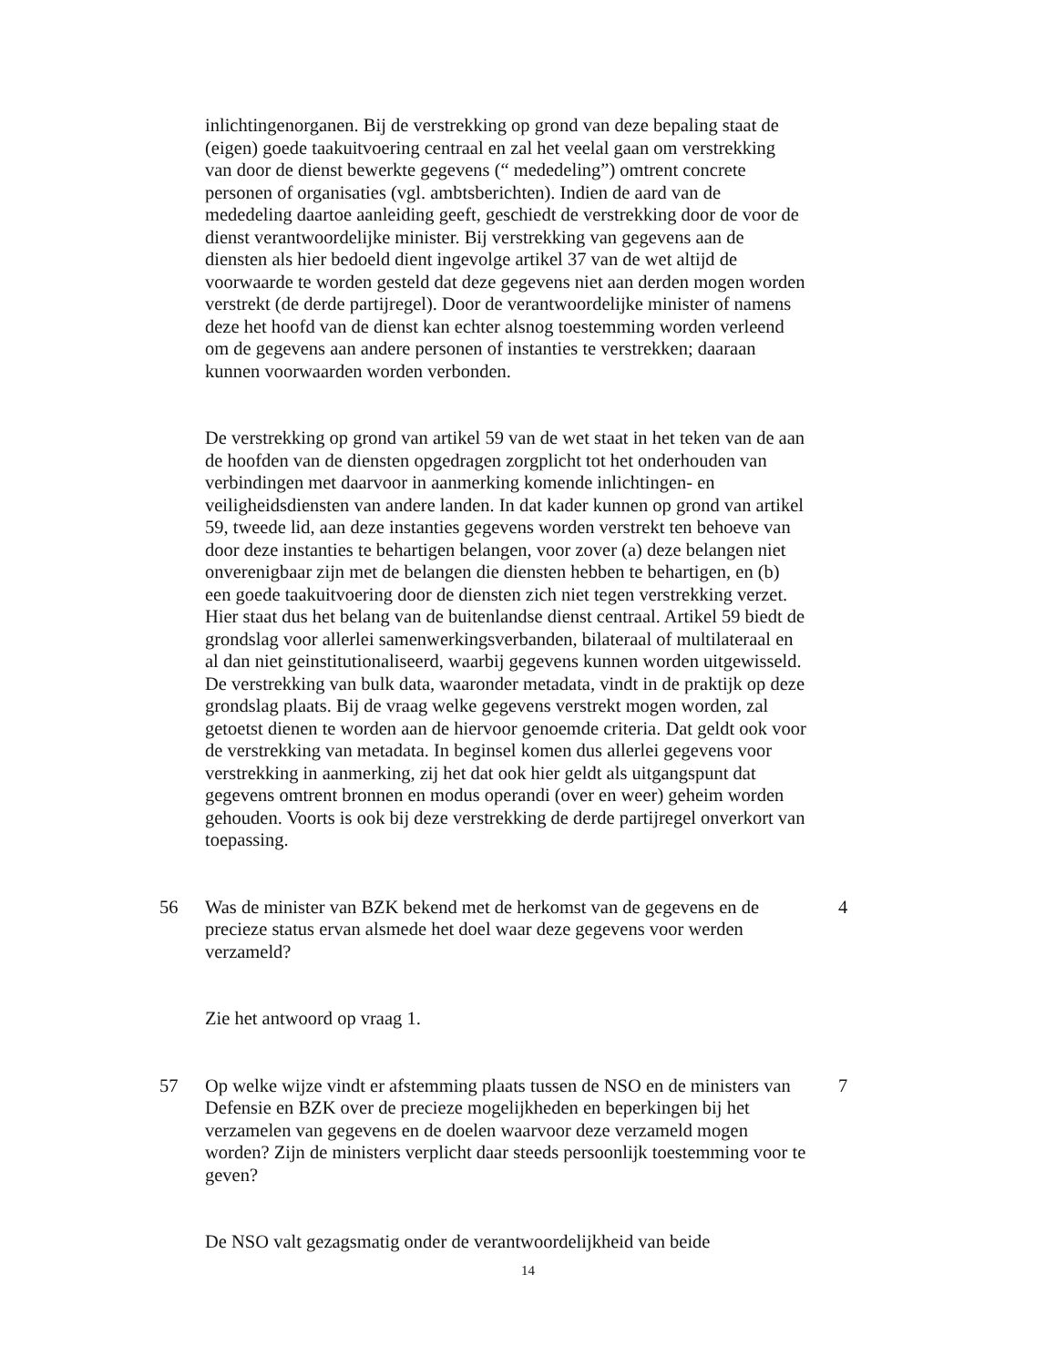inlichtingenorganen. Bij de verstrekking op grond van deze bepaling staat de (eigen) goede taakuitvoering centraal en zal het veelal gaan om verstrekking van door de dienst bewerkte gegevens (“ mededeling”) omtrent concrete personen of organisaties (vgl. ambtsberichten). Indien de aard van de mededeling daartoe aanleiding geeft, geschiedt de verstrekking door de voor de dienst verantwoordelijke minister. Bij verstrekking van gegevens aan de diensten als hier bedoeld dient ingevolge artikel 37 van de wet altijd de voorwaarde te worden gesteld dat deze gegevens niet aan derden mogen worden verstrekt (de derde partijregel). Door de verantwoordelijke minister of namens deze het hoofd van de dienst kan echter alsnog toestemming worden verleend om de gegevens aan andere personen of instanties te verstrekken; daaraan kunnen voorwaarden worden verbonden.
De verstrekking op grond van artikel 59 van de wet staat in het teken van de aan de hoofden van de diensten opgedragen zorgplicht tot het onderhouden van verbindingen met daarvoor in aanmerking komende inlichtingen- en veiligheidsdiensten van andere landen. In dat kader kunnen op grond van artikel 59, tweede lid, aan deze instanties gegevens worden verstrekt ten behoeve van door deze instanties te behartigen belangen, voor zover (a) deze belangen niet onverenigbaar zijn met de belangen die diensten hebben te behartigen, en (b) een goede taakuitvoering door de diensten zich niet tegen verstrekking verzet. Hier staat dus het belang van de buitenlandse dienst centraal. Artikel 59 biedt de grondslag voor allerlei samenwerkingsverbanden, bilateraal of multilateraal en al dan niet geinstitutionaliseerd, waarbij gegevens kunnen worden uitgewisseld. De verstrekking van bulk data, waaronder metadata, vindt in de praktijk op deze grondslag plaats. Bij de vraag welke gegevens verstrekt mogen worden, zal getoetst dienen te worden aan de hiervoor genoemde criteria. Dat geldt ook voor de verstrekking van metadata. In beginsel komen dus allerlei gegevens voor verstrekking in aanmerking, zij het dat ook hier geldt als uitgangspunt dat gegevens omtrent bronnen en modus operandi (over en weer) geheim worden gehouden. Voorts is ook bij deze verstrekking de derde partijregel onverkort van toepassing.
56 Was de minister van BZK bekend met de herkomst van de gegevens en de precieze status ervan alsmede het doel waar deze gegevens voor werden verzameld? 4
Zie het antwoord op vraag 1.
57 Op welke wijze vindt er afstemming plaats tussen de NSO en de ministers van Defensie en BZK over de precieze mogelijkheden en beperkingen bij het verzamelen van gegevens en de doelen waarvoor deze verzameld mogen worden? Zijn de ministers verplicht daar steeds persoonlijk toestemming voor te geven? 7
De NSO valt gezagsmatig onder de verantwoordelijkheid van beide
14